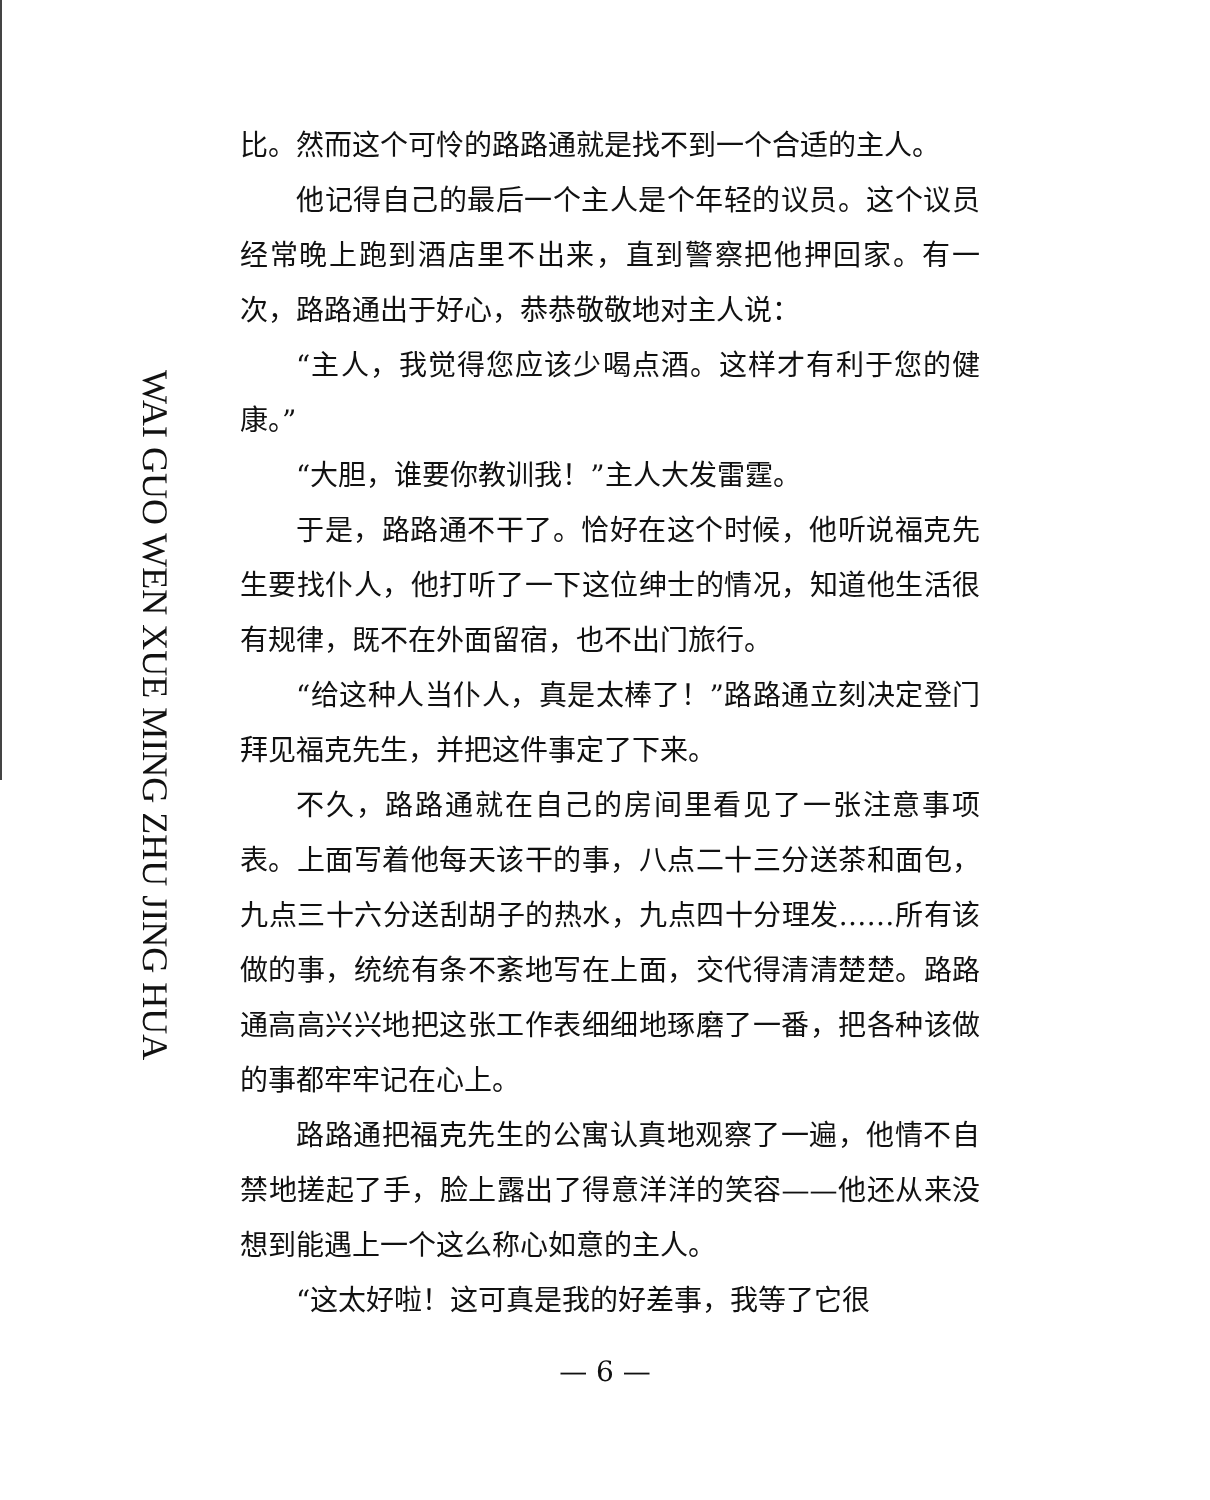WAI GUO WEN XUE MING ZHU JING HUA
比。然而这个可怜的路路通就是找不到一个合适的主人。
他记得自己的最后一个主人是个年轻的议员。这个议员经常晚上跑到酒店里不出来，直到警察把他押回家。有一次，路路通出于好心，恭恭敬敬地对主人说：
“主人，我觉得您应该少喝点酒。这样才有利于您的健康。”
“大胆，谁要你教训我！”主人大发雷霆。
于是，路路通不干了。恰好在这个时候，他听说福克先生要找仆人，他打听了一下这位绅士的情况，知道他生活很有规律，既不在外面留宿，也不出门旅行。
“给这种人当仆人，真是太棒了！”路路通立刻决定登门拜见福克先生，并把这件事定了下来。
不久，路路通就在自己的房间里看见了一张注意事项表。上面写着他每天该干的事，八点二十三分送茶和面包，九点三十六分送刮胡子的热水，九点四十分理发……所有该做的事，统统有条不紊地写在上面，交代得清清楚楚。路路通高高兴兴地把这张工作表细细地琢磨了一番，把各种该做的事都牢牢记在心上。
路路通把福克先生的公寓认真地观察了一遍，他情不自禁地搓起了手，脸上露出了得意洋洋的笑容——他还从来没想到能遇上一个这么称心如意的主人。
“这太好啦！这可真是我的好差事，我等了它很
— 6 —